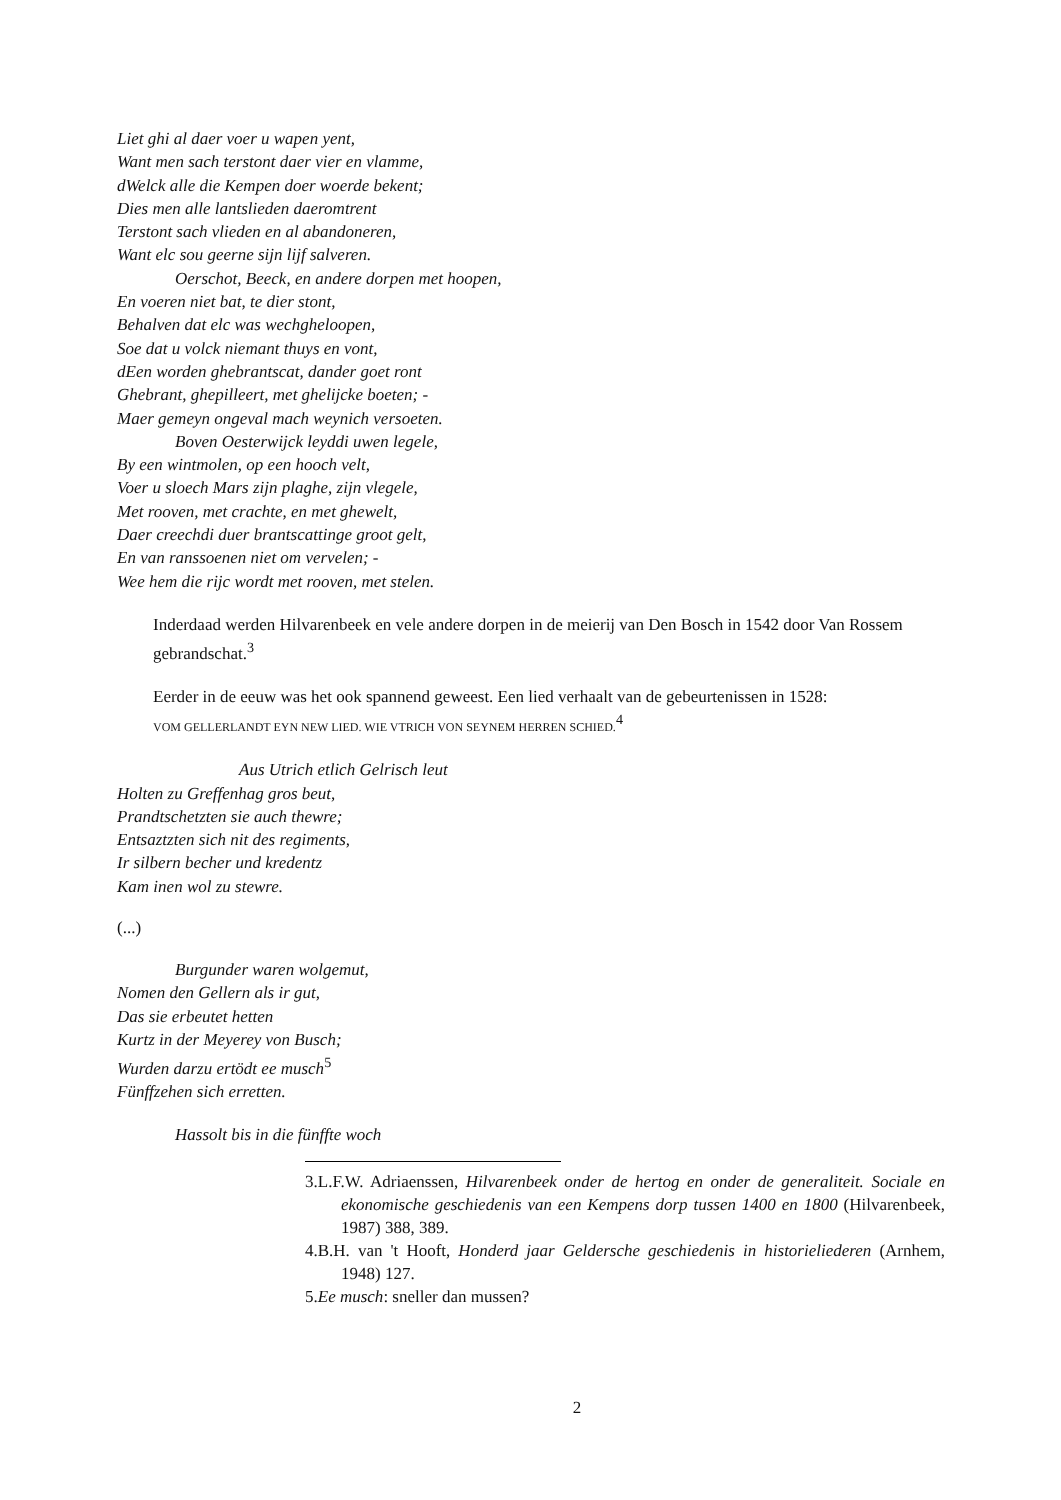Liet ghi al daer voer u wapen yent,
Want men sach terstont daer vier en vlamme,
dWelck alle die Kempen doer woerde bekent;
Dies men alle lantslieden daeromtrent
Terstont sach vlieden en al abandoneren,
Want elc sou geerne sijn lijf salveren.
Oerschot, Beeck, en andere dorpen met hoopen,
En voeren niet bat, te dier stont,
Behalven dat elc was wechgheloopen,
Soe dat u volck niemant thuys en vont,
dEen worden ghebrantscat, dander goet ront
Ghebrant, ghepilleert, met ghelijcke boeten; -
Maer gemeyn ongeval mach weynich versoeten.
Boven Oesterwijck leyddi uwen legele,
By een wintmolen, op een hooch velt,
Voer u sloech Mars zijn plaghe, zijn vlegele,
Met rooven, met crachte, en met ghewelt,
Daer creechdi duer brantscattinge groot gelt,
En van ranssoenen niet om vervelen; -
Wee hem die rijc wordt met rooven, met stelen.
Inderdaad werden Hilvarenbeek en vele andere dorpen in de meierij van Den Bosch in 1542 door Van Rossem gebrandschat.<sup>3</sup>
Eerder in de eeuw was het ook spannend geweest. Een lied verhaalt van de gebeurtenissen in 1528:
VOM GELLERLANDT EYN NEW LIED. WIE VTRICH VON SEYNEM HERREN SCHIED.<sup>4</sup>
Aus Utrich etlich Gelrisch leut
Holten zu Greffenhag gros beut,
Prandtschetzten sie auch thewre;
Entsaztzten sich nit des regiments,
Ir silbern becher und kredentz
Kam inen wol zu stewre.
(...)
Burgunder waren wolgemut,
Nomen den Gellern als ir gut,
Das sie erbeutet hetten
Kurtz in der Meyerey von Busch;
Wurden darzu ertödt ee musch<sup>5</sup>
Fünffzehen sich erretten.
Hassolt bis in die fünffte woch
3.L.F.W. Adriaenssen, Hilvarenbeek onder de hertog en onder de generaliteit. Sociale en ekonomische geschiedenis van een Kempens dorp tussen 1400 en 1800 (Hilvarenbeek, 1987) 388, 389.
4.B.H. van 't Hooft, Honderd jaar Geldersche geschiedenis in historieliederen (Arnhem, 1948) 127.
5.Ee musch: sneller dan mussen?
2